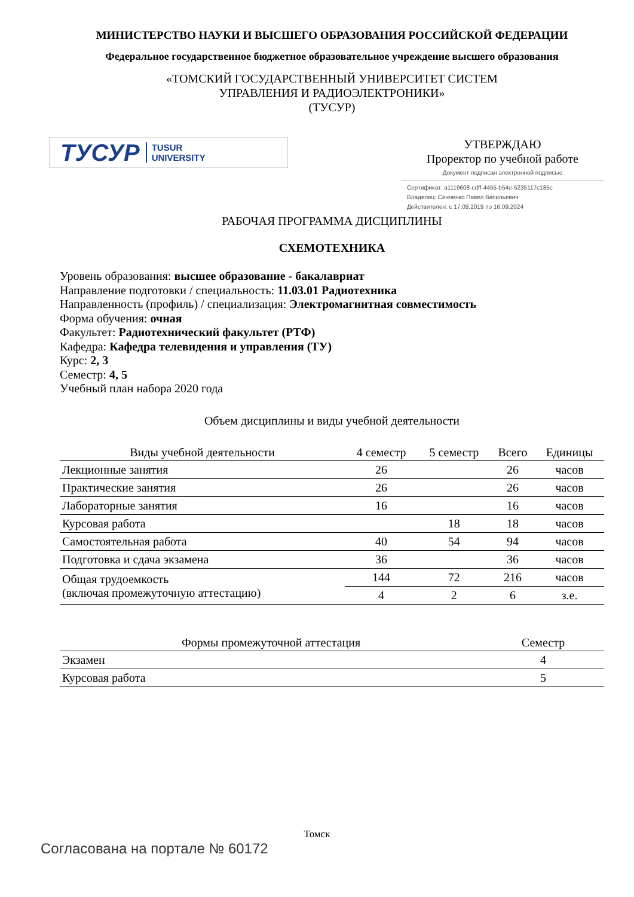МИНИСТЕРСТВО НАУКИ И ВЫСШЕГО ОБРАЗОВАНИЯ РОССИЙСКОЙ ФЕДЕРАЦИИ
Федеральное государственное бюджетное образовательное учреждение высшего образования
«ТОМСКИЙ ГОСУДАРСТВЕННЫЙ УНИВЕРСИТЕТ СИСТЕМ
УПРАВЛЕНИЯ И РАДИОЭЛЕКТРОНИКИ»
(ТУСУР)
ТУСУР TUSUR
UNIVERSITY
УТВЕРЖДАЮ
Проректор по учебной работе
Документ подписан электронной подписью
Сертификат: a1119608-cdff-4455-b54e-5235117c185c
Владелец: Сенченко Павел Васильевич
Действителен: с 17.09.2019 по 16.09.2024
РАБОЧАЯ ПРОГРАММА ДИСЦИПЛИНЫ
СХЕМОТЕХНИКА
Уровень образования: высшее образование - бакалавриат
Направление подготовки / специальность: 11.03.01 Радиотехника
Направленность (профиль) / специализация: Электромагнитная совместимость
Форма обучения: очная
Факультет: Радиотехнический факультет (РТФ)
Кафедра: Кафедра телевидения и управления (ТУ)
Курс: 2, 3
Семестр: 4, 5
Учебный план набора 2020 года
Объем дисциплины и виды учебной деятельности
| Виды учебной деятельности | 4 семестр | 5 семестр | Всего | Единицы |
| --- | --- | --- | --- | --- |
| Лекционные занятия | 26 | | 26 | часов |
| Практические занятия | 26 | | 26 | часов |
| Лабораторные занятия | 16 | | 16 | часов |
| Курсовая работа | | 18 | 18 | часов |
| Самостоятельная работа | 40 | 54 | 94 | часов |
| Подготовка и сдача экзамена | 36 | | 36 | часов |
| Общая трудоемкость (включая промежуточную аттестацию) | 144 | 72 | 216 | часов |
| | 4 | 2 | 6 | з.е. |
| Формы промежуточной аттестация | Семестр |
| --- | --- |
| Экзамен | 4 |
| Курсовая работа | 5 |
Томск
Согласована на портале № 60172